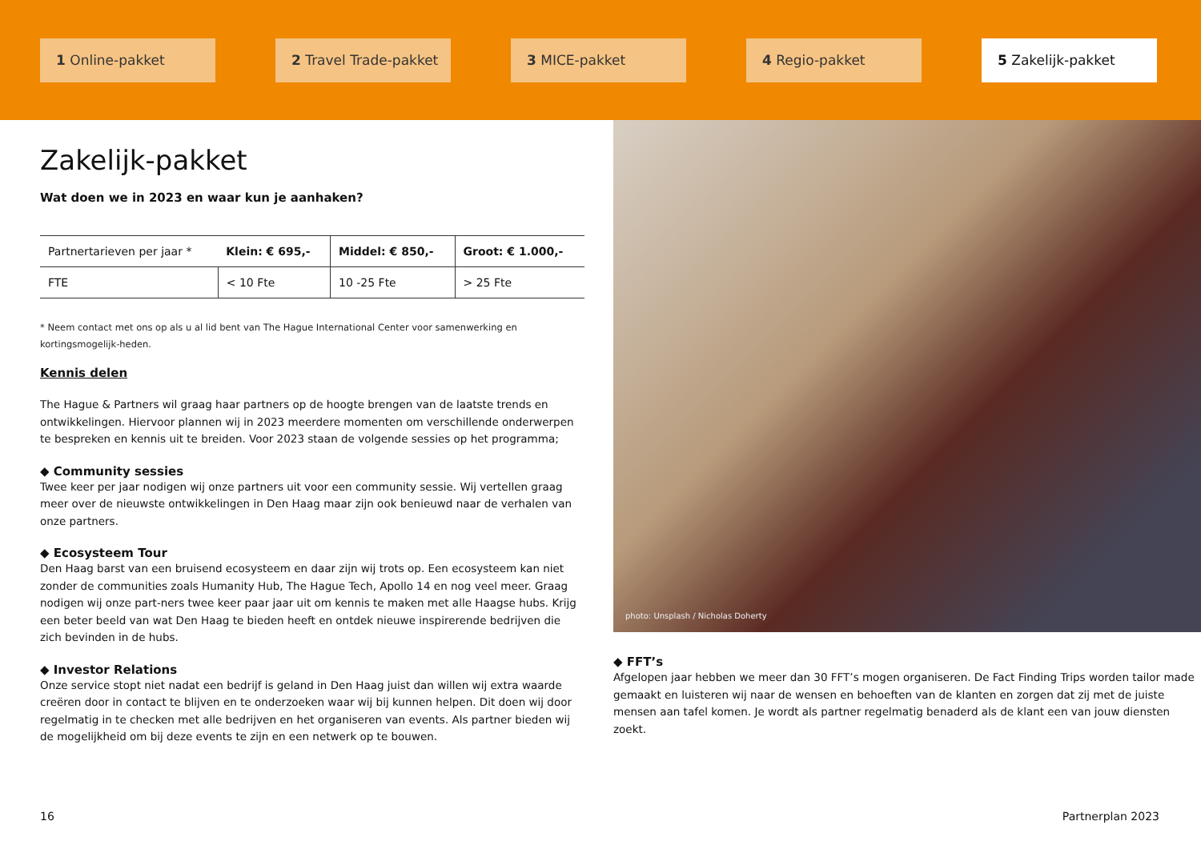1 Online-pakket 2 Travel Trade-pakket 3 MICE-pakket 4 Regio-pakket 5 Zakelijk-pakket
Zakelijk-pakket
Wat doen we in 2023 en waar kun je aanhaken?
| Partnertarieven per jaar * | Klein: € 695,- | Middel: € 850,- | Groot: € 1.000,- |
| FTE | < 10 Fte | 10 -25 Fte | > 25 Fte |
* Neem contact met ons op als u al lid bent van The Hague International Center voor samenwerking en kortingsmogelijk-heden.
Kennis delen
The Hague & Partners wil graag haar partners op de hoogte brengen van de laatste trends en ontwikkelingen. Hiervoor plannen wij in 2023 meerdere momenten om verschillende onderwerpen te bespreken en kennis uit te breiden. Voor 2023 staan de volgende sessies op het programma;
◆ Community sessies
Twee keer per jaar nodigen wij onze partners uit voor een community sessie. Wij vertellen graag meer over de nieuwste ontwikkelingen in Den Haag maar zijn ook benieuwd naar de verhalen van onze partners.
◆ Ecosysteem Tour
Den Haag barst van een bruisend ecosysteem en daar zijn wij trots op. Een ecosysteem kan niet zonder de communities zoals Humanity Hub, The Hague Tech, Apollo 14 en nog veel meer. Graag nodigen wij onze part-ners twee keer paar jaar uit om kennis te maken met alle Haagse hubs. Krijg een beter beeld van wat Den Haag te bieden heeft en ontdek nieuwe inspirerende bedrijven die zich bevinden in de hubs.
◆ Investor Relations
Onze service stopt niet nadat een bedrijf is geland in Den Haag juist dan willen wij extra waarde creëren door in contact te blijven en te onderzoeken waar wij bij kunnen helpen. Dit doen wij door regelmatig in te checken met alle bedrijven en het organiseren van events. Als partner bieden wij de mogelijkheid om bij deze events te zijn en een netwerk op te bouwen.
photo: Unsplash / Nicholas Doherty
◆ FFT’s
Afgelopen jaar hebben we meer dan 30 FFT’s mogen organiseren. De Fact Finding Trips worden tailor made gemaakt en luisteren wij naar de wensen en behoeften van de klanten en zorgen dat zij met de juiste mensen aan tafel komen. Je wordt als partner regelmatig benaderd als de klant een van jouw diensten zoekt.
16 Partnerplan 2023